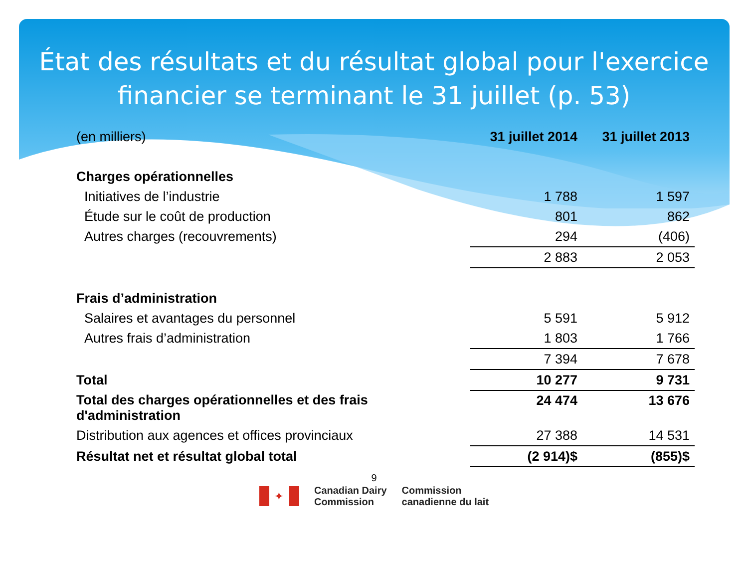État des résultats et du résultat global pour l'exercice
financier se terminant le 31 juillet (p. 53)
| (en milliers) | 31 juillet 2014 | 31 juillet 2013 |
| Charges opérationnelles | | |
| Initiatives de l’industrie | 1 788 | 1 597 |
| Étude sur le coût de production | 801 | 862 |
| Autres charges (recouvrements) | 294 | (406) |
| | 2 883 | 2 053 |
| Frais d’administration | | |
| Salaires et avantages du personnel | 5 591 | 5 912 |
| Autres frais d’administration | 1 803 | 1 766 |
| | 7 394 | 7 678 |
| Total | 10 277 | 9 731 |
| Total des charges opérationnelles et des frais d'administration | 24 474 | 13 676 |
| Distribution aux agences et offices provinciaux | 27 388 | 14 531 |
| Résultat net et résultat global total | (2 914)$ | (855)$ |
9
✦
Canadian Dairy
Commission
Commission
canadienne du lait